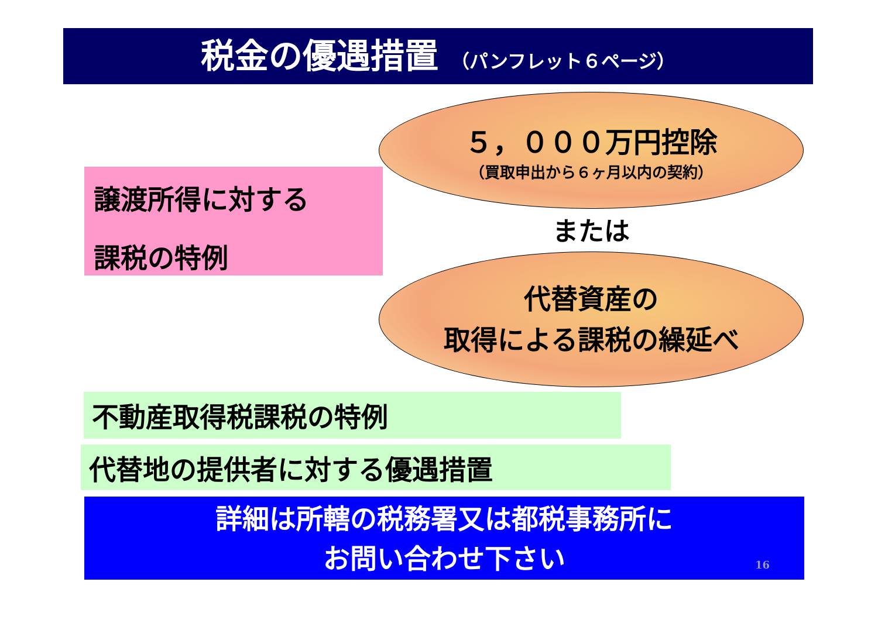税金の優遇措置 （パンフレット６ページ）
５，０００万円控除
（買取申出から６ヶ月以内の契約）
譲渡所得に対する
課税の特例
または
代替資産の
取得による課税の繰延べ
不動産取得税課税の特例
代替地の提供者に対する優遇措置
詳細は所轄の税務署又は都税事務所に
お問い合わせ下さい
16